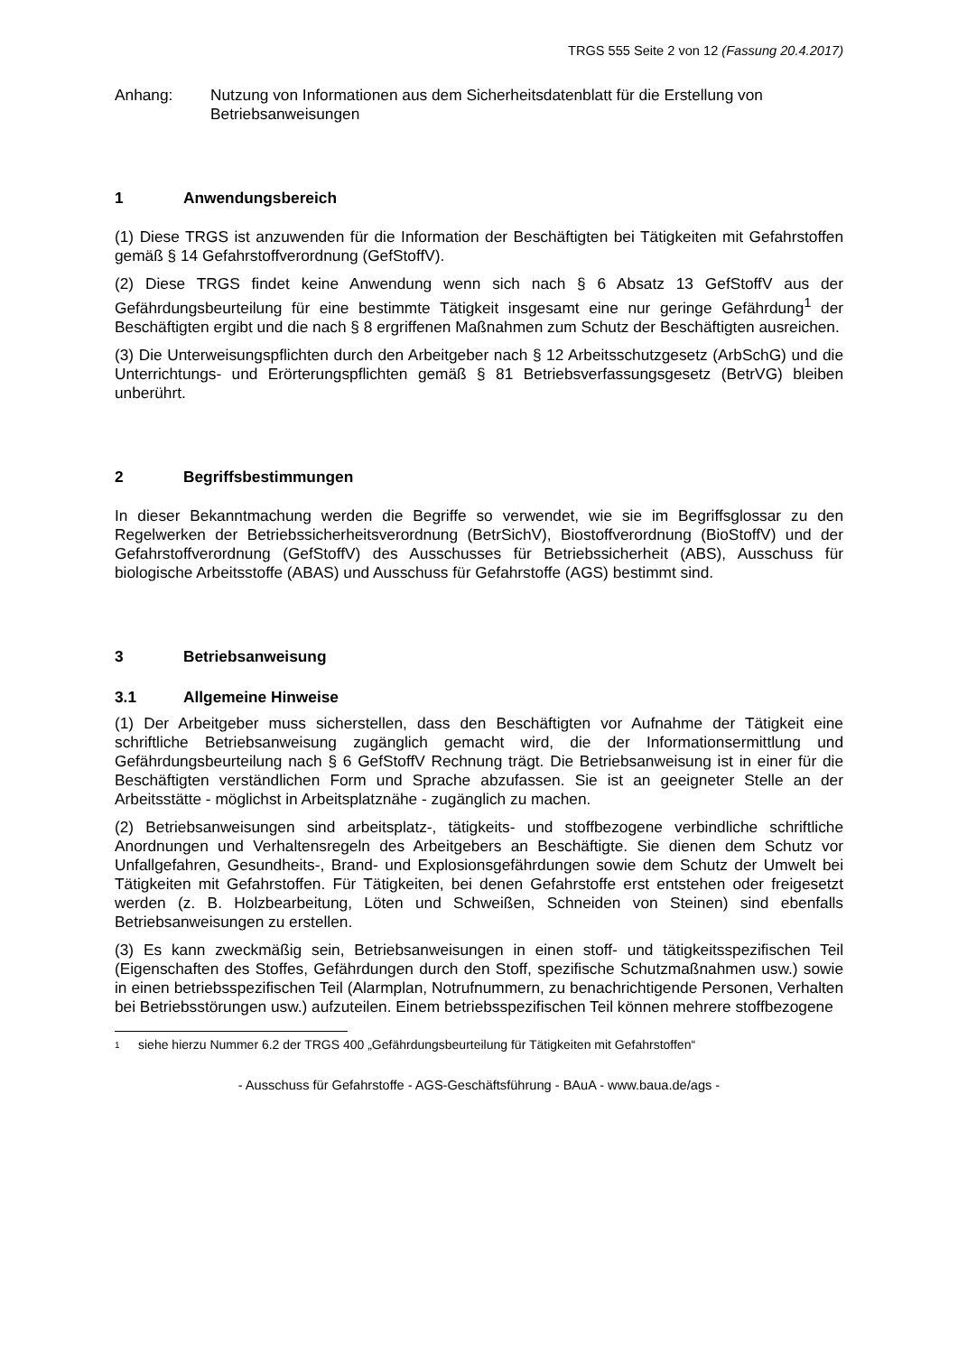TRGS 555 Seite 2 von 12 (Fassung 20.4.2017)
Anhang: Nutzung von Informationen aus dem Sicherheitsdatenblatt für die Erstellung von Betriebsanweisungen
1 Anwendungsbereich
(1) Diese TRGS ist anzuwenden für die Information der Beschäftigten bei Tätigkeiten mit Gefahrstoffen gemäß § 14 Gefahrstoffverordnung (GefStoffV).
(2) Diese TRGS findet keine Anwendung wenn sich nach § 6 Absatz 13 GefStoffV aus der Gefährdungsbeurteilung für eine bestimmte Tätigkeit insgesamt eine nur geringe Gefährdung<sup>1</sup> der Beschäftigten ergibt und die nach § 8 ergriffenen Maßnahmen zum Schutz der Beschäftigten ausreichen.
(3) Die Unterweisungspflichten durch den Arbeitgeber nach § 12 Arbeitsschutzgesetz (ArbSchG) und die Unterrichtungs- und Erörterungspflichten gemäß § 81 Betriebsverfassungsgesetz (BetrVG) bleiben unberührt.
2 Begriffsbestimmungen
In dieser Bekanntmachung werden die Begriffe so verwendet, wie sie im Begriffsglossar zu den Regelwerken der Betriebssicherheitsverordnung (BetrSichV), Biostoffverordnung (BioStoffV) und der Gefahrstoffverordnung (GefStoffV) des Ausschusses für Betriebssicherheit (ABS), Ausschuss für biologische Arbeitsstoffe (ABAS) und Ausschuss für Gefahrstoffe (AGS) bestimmt sind.
3 Betriebsanweisung
3.1 Allgemeine Hinweise
(1) Der Arbeitgeber muss sicherstellen, dass den Beschäftigten vor Aufnahme der Tätigkeit eine schriftliche Betriebsanweisung zugänglich gemacht wird, die der Informationsermittlung und Gefährdungsbeurteilung nach § 6 GefStoffV Rechnung trägt. Die Betriebsanweisung ist in einer für die Beschäftigten verständlichen Form und Sprache abzufassen. Sie ist an geeigneter Stelle an der Arbeitsstätte - möglichst in Arbeitsplatznähe - zugänglich zu machen.
(2) Betriebsanweisungen sind arbeitsplatz-, tätigkeits- und stoffbezogene verbindliche schriftliche Anordnungen und Verhaltensregeln des Arbeitgebers an Beschäftigte. Sie dienen dem Schutz vor Unfallgefahren, Gesundheits-, Brand- und Explosionsgefährdungen sowie dem Schutz der Umwelt bei Tätigkeiten mit Gefahrstoffen. Für Tätigkeiten, bei denen Gefahrstoffe erst entstehen oder freigesetzt werden (z. B. Holzbearbeitung, Löten und Schweißen, Schneiden von Steinen) sind ebenfalls Betriebsanweisungen zu erstellen.
(3) Es kann zweckmäßig sein, Betriebsanweisungen in einen stoff- und tätigkeitsspezifischen Teil (Eigenschaften des Stoffes, Gefährdungen durch den Stoff, spezifische Schutzmaßnahmen usw.) sowie in einen betriebsspezifischen Teil (Alarmplan, Notrufnummern, zu benachrichtigende Personen, Verhalten bei Betriebsstörungen usw.) aufzuteilen. Einem betriebsspezifischen Teil können mehrere stoffbezogene
1 siehe hierzu Nummer 6.2 der TRGS 400 „Gefährdungsbeurteilung für Tätigkeiten mit Gefahrstoffen“
- Ausschuss für Gefahrstoffe - AGS-Geschäftsführung - BAuA - www.baua.de/ags -